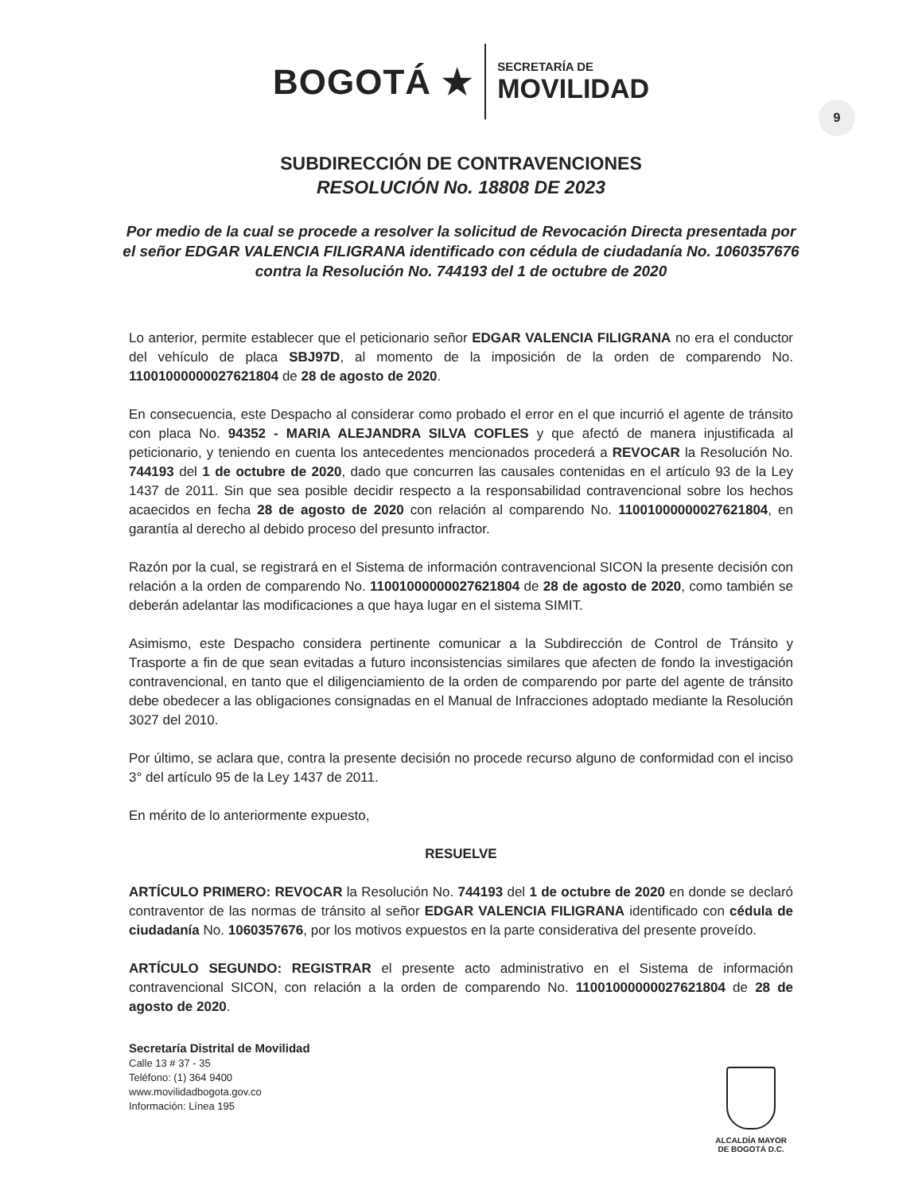BOGOTÁ ★
SECRETARÍA DE
MOVILIDAD
9
SUBDIRECCIÓN DE CONTRAVENCIONES
RESOLUCIÓN No. 18808 DE 2023
Por medio de la cual se procede a resolver la solicitud de Revocación Directa presentada por el señor EDGAR VALENCIA FILIGRANA identificado con cédula de ciudadanía No. 1060357676 contra la Resolución No. 744193 del 1 de octubre de 2020
Lo anterior, permite establecer que el peticionario señor EDGAR VALENCIA FILIGRANA no era el conductor del vehículo de placa SBJ97D, al momento de la imposición de la orden de comparendo No. 11001000000027621804 de 28 de agosto de 2020.
En consecuencia, este Despacho al considerar como probado el error en el que incurrió el agente de tránsito con placa No. 94352 - MARIA ALEJANDRA SILVA COFLES y que afectó de manera injustificada al peticionario, y teniendo en cuenta los antecedentes mencionados procederá a REVOCAR la Resolución No. 744193 del 1 de octubre de 2020, dado que concurren las causales contenidas en el artículo 93 de la Ley 1437 de 2011. Sin que sea posible decidir respecto a la responsabilidad contravencional sobre los hechos acaecidos en fecha 28 de agosto de 2020 con relación al comparendo No. 11001000000027621804, en garantía al derecho al debido proceso del presunto infractor.
Razón por la cual, se registrará en el Sistema de información contravencional SICON la presente decisión con relación a la orden de comparendo No. 11001000000027621804 de 28 de agosto de 2020, como también se deberán adelantar las modificaciones a que haya lugar en el sistema SIMIT.
Asimismo, este Despacho considera pertinente comunicar a la Subdirección de Control de Tránsito y Trasporte a fin de que sean evitadas a futuro inconsistencias similares que afecten de fondo la investigación contravencional, en tanto que el diligenciamiento de la orden de comparendo por parte del agente de tránsito debe obedecer a las obligaciones consignadas en el Manual de Infracciones adoptado mediante la Resolución 3027 del 2010.
Por último, se aclara que, contra la presente decisión no procede recurso alguno de conformidad con el inciso 3° del artículo 95 de la Ley 1437 de 2011.
En mérito de lo anteriormente expuesto,
RESUELVE
ARTÍCULO PRIMERO: REVOCAR la Resolución No. 744193 del 1 de octubre de 2020 en donde se declaró contraventor de las normas de tránsito al señor EDGAR VALENCIA FILIGRANA identificado con cédula de ciudadanía No. 1060357676, por los motivos expuestos en la parte considerativa del presente proveído.
ARTÍCULO SEGUNDO: REGISTRAR el presente acto administrativo en el Sistema de información contravencional SICON, con relación a la orden de comparendo No. 11001000000027621804 de 28 de agosto de 2020.
Secretaría Distrital de Movilidad
Calle 13 # 37 - 35
Teléfono: (1) 364 9400
www.movilidadbogota.gov.co
Información: Línea 195
ALCALDÍA MAYOR
DE BOGOTÁ D.C.